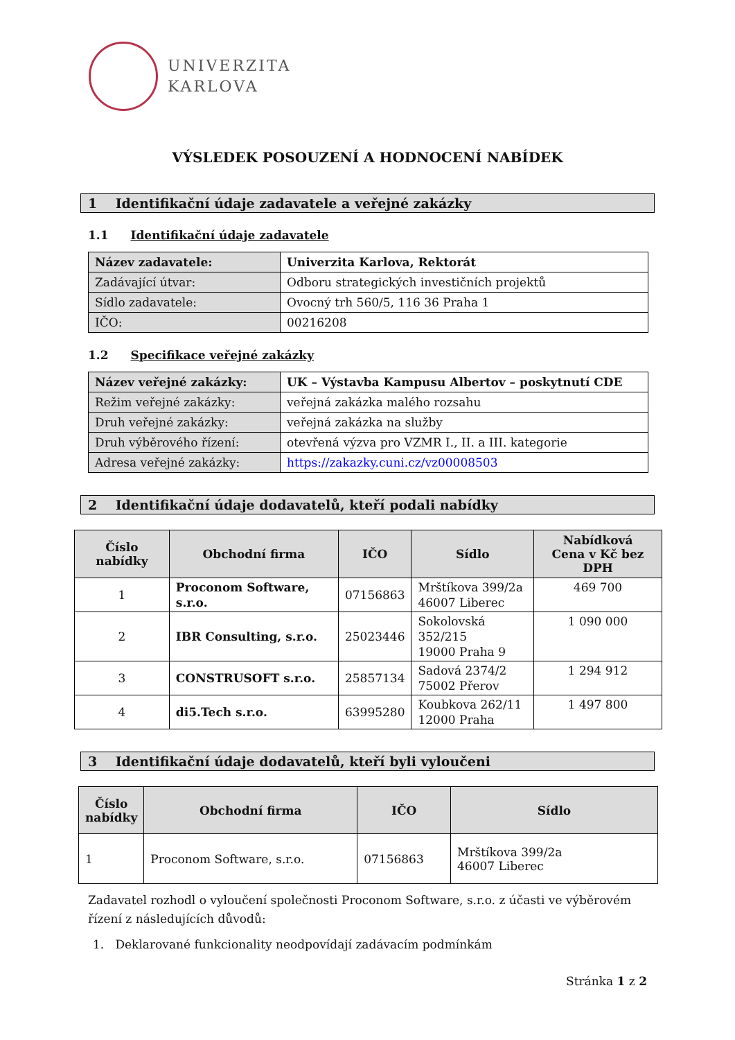UNIVERZITA
KARLOVA
VÝSLEDEK POSOUZENÍ A HODNOCENÍ NABÍDEK
1 Identifikační údaje zadavatele a veřejné zakázky
1.1 Identifikační údaje zadavatele
| Název zadavatele: | Univerzita Karlova, Rektorát |
| Zadávající útvar: | Odboru strategických investičních projektů |
| Sídlo zadavatele: | Ovocný trh 560/5, 116 36 Praha 1 |
| IČO: | 00216208 |
1.2 Specifikace veřejné zakázky
| Název veřejné zakázky: | UK – Výstavba Kampusu Albertov – poskytnutí CDE |
| Režim veřejné zakázky: | veřejná zakázka malého rozsahu |
| Druh veřejné zakázky: | veřejná zakázka na služby |
| Druh výběrového řízení: | otevřená výzva pro VZMR I., II. a III. kategorie |
| Adresa veřejné zakázky: | https://zakazky.cuni.cz/vz00008503 |
2 Identifikační údaje dodavatelů, kteří podali nabídky
| Číslo nabídky | Obchodní firma | IČO | Sídlo | Nabídková Cena v Kč bez DPH |
| --- | --- | --- | --- | --- |
| 1 | Proconom Software, s.r.o. | 07156863 | Mrštíkova 399/2a 46007 Liberec | 469 700 |
| 2 | IBR Consulting, s.r.o. | 25023446 | Sokolovská 352/215 19000 Praha 9 | 1 090 000 |
| 3 | CONSTRUSOFT s.r.o. | 25857134 | Sadová 2374/2 75002 Přerov | 1 294 912 |
| 4 | di5.Tech s.r.o. | 63995280 | Koubkova 262/11 12000 Praha | 1 497 800 |
3 Identifikační údaje dodavatelů, kteří byli vyloučeni
| Číslo nabídky | Obchodní firma | IČO | Sídlo |
| --- | --- | --- | --- |
| 1 | Proconom Software, s.r.o. | 07156863 | Mrštíkova 399/2a 46007 Liberec |
Zadavatel rozhodl o vyloučení společnosti Proconom Software, s.r.o. z účasti ve výběrovém řízení z následujících důvodů:
1. Deklarované funkcionality neodpovídají zadávacím podmínkám
Stránka 1 z 2